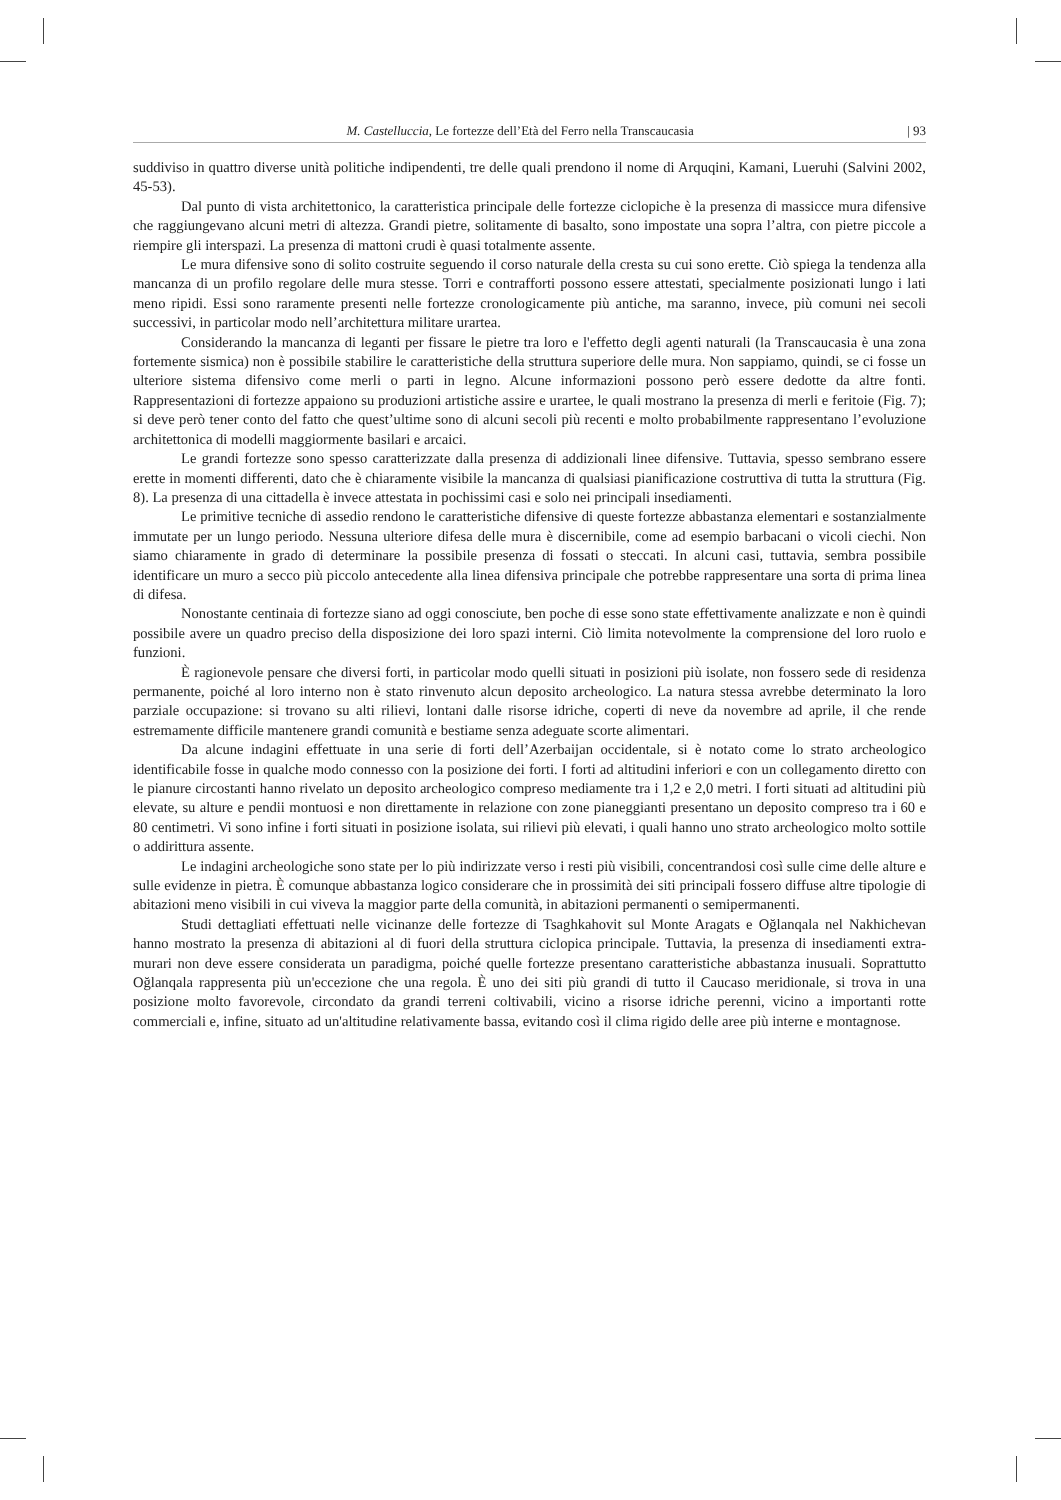M. Castelluccia, Le fortezze dell’Età del Ferro nella Transcaucasia | 93
suddiviso in quattro diverse unità politiche indipendenti, tre delle quali prendono il nome di Arquqini, Kamani, Lueruhi (Salvini 2002, 45-53).
Dal punto di vista architettonico, la caratteristica principale delle fortezze ciclopiche è la presenza di massicce mura difensive che raggiungevano alcuni metri di altezza. Grandi pietre, solitamente di basalto, sono impostate una sopra l’altra, con pietre piccole a riempire gli interspazi. La presenza di mattoni crudi è quasi totalmente assente.
Le mura difensive sono di solito costruite seguendo il corso naturale della cresta su cui sono erette. Ciò spiega la tendenza alla mancanza di un profilo regolare delle mura stesse. Torri e contrafforti possono essere attestati, specialmente posizionati lungo i lati meno ripidi. Essi sono raramente presenti nelle fortezze cronologicamente più antiche, ma saranno, invece, più comuni nei secoli successivi, in particolar modo nell’architettura militare urartea.
Considerando la mancanza di leganti per fissare le pietre tra loro e l'effetto degli agenti naturali (la Transcaucasia è una zona fortemente sismica) non è possibile stabilire le caratteristiche della struttura superiore delle mura. Non sappiamo, quindi, se ci fosse un ulteriore sistema difensivo come merli o parti in legno. Alcune informazioni possono però essere dedotte da altre fonti. Rappresentazioni di fortezze appaiono su produzioni artistiche assire e urartee, le quali mostrano la presenza di merli e feritoie (Fig. 7); si deve però tener conto del fatto che quest’ultime sono di alcuni secoli più recenti e molto probabilmente rappresentano l’evoluzione architettonica di modelli maggiormente basilari e arcaici.
Le grandi fortezze sono spesso caratterizzate dalla presenza di addizionali linee difensive. Tuttavia, spesso sembrano essere erette in momenti differenti, dato che è chiaramente visibile la mancanza di qualsiasi pianificazione costruttiva di tutta la struttura (Fig. 8). La presenza di una cittadella è invece attestata in pochissimi casi e solo nei principali insediamenti.
Le primitive tecniche di assedio rendono le caratteristiche difensive di queste fortezze abbastanza elementari e sostanzialmente immutate per un lungo periodo. Nessuna ulteriore difesa delle mura è discernibile, come ad esempio barbacani o vicoli ciechi. Non siamo chiaramente in grado di determinare la possibile presenza di fossati o steccati. In alcuni casi, tuttavia, sembra possibile identificare un muro a secco più piccolo antecedente alla linea difensiva principale che potrebbe rappresentare una sorta di prima linea di difesa.
Nonostante centinaia di fortezze siano ad oggi conosciute, ben poche di esse sono state effettivamente analizzate e non è quindi possibile avere un quadro preciso della disposizione dei loro spazi interni. Ciò limita notevolmente la comprensione del loro ruolo e funzioni.
È ragionevole pensare che diversi forti, in particolar modo quelli situati in posizioni più isolate, non fossero sede di residenza permanente, poiché al loro interno non è stato rinvenuto alcun deposito archeologico. La natura stessa avrebbe determinato la loro parziale occupazione: si trovano su alti rilievi, lontani dalle risorse idriche, coperti di neve da novembre ad aprile, il che rende estremamente difficile mantenere grandi comunità e bestiame senza adeguate scorte alimentari.
Da alcune indagini effettuate in una serie di forti dell’Azerbaijan occidentale, si è notato come lo strato archeologico identificabile fosse in qualche modo connesso con la posizione dei forti. I forti ad altitudini inferiori e con un collegamento diretto con le pianure circostanti hanno rivelato un deposito archeologico compreso mediamente tra i 1,2 e 2,0 metri. I forti situati ad altitudini più elevate, su alture e pendii montuosi e non direttamente in relazione con zone pianeggianti presentano un deposito compreso tra i 60 e 80 centimetri. Vi sono infine i forti situati in posizione isolata, sui rilievi più elevati, i quali hanno uno strato archeologico molto sottile o addirittura assente.
Le indagini archeologiche sono state per lo più indirizzate verso i resti più visibili, concentrandosi così sulle cime delle alture e sulle evidenze in pietra. È comunque abbastanza logico considerare che in prossimità dei siti principali fossero diffuse altre tipologie di abitazioni meno visibili in cui viveva la maggior parte della comunità, in abitazioni permanenti o semipermanenti.
Studi dettagliati effettuati nelle vicinanze delle fortezze di Tsaghkahovit sul Monte Aragats e Oğlanqala nel Nakhichevan hanno mostrato la presenza di abitazioni al di fuori della struttura ciclopica principale. Tuttavia, la presenza di insediamenti extra-murari non deve essere considerata un paradigma, poiché quelle fortezze presentano caratteristiche abbastanza inusuali. Soprattutto Oğlanqala rappresenta più un'eccezione che una regola. È uno dei siti più grandi di tutto il Caucaso meridionale, si trova in una posizione molto favorevole, circondato da grandi terreni coltivabili, vicino a risorse idriche perenni, vicino a importanti rotte commerciali e, infine, situato ad un'altitudine relativamente bassa, evitando così il clima rigido delle aree più interne e montagnose.